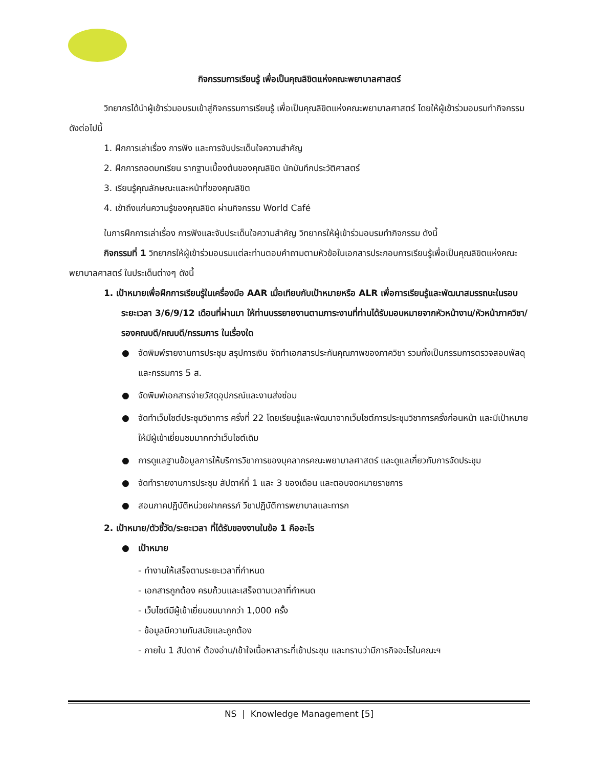กิจกรรมการเรียนรู้ เพื่อเป็นคุณลิขิตแห่งคณะพยาบาลศาสตร์
วิทยากรได้นำผู้เข้าร่วมอบรมเข้าสู่กิจกรรมการเรียนรู้ เพื่อเป็นคุณลิขิตแห่งคณะพยาบาลศาสตร์ โดยให้ผู้เข้าร่วมอบรมทำกิจกรรมดังต่อไปนี้
1. ฝึกการเล่าเรื่อง การฟัง และการจับประเด็นใจความสำคัญ
2. ฝึกการถอดบทเรียน รากฐานเบื้องต้นของคุณลิขิต นักบันทึกประวัติศาสตร์
3. เรียนรู้คุณลักษณะและหน้าที่ของคุณลิขิต
4. เข้าถึงแก่นความรู้ของคุณลิขิต ผ่านกิจกรรม World Café
ในการฝึกการเล่าเรื่อง การฟังและจับประเด็นใจความสำคัญ วิทยากรให้ผู้เข้าร่วมอบรมทำกิจกรรม ดังนี้
กิจกรรมที่ 1 วิทยากรให้ผู้เข้าร่วมอบรมแต่ละท่านตอบคำถามตามหัวข้อในเอกสารประกอบการเรียนรู้เพื่อเป็นคุณลิขิตแห่งคณะพยาบาลศาสตร์ ในประเด็นต่างๆ ดังนี้
1. เป้าหมายเพื่อฝึกการเรียนรู้ในเครื่องมือ AAR เมื่อเทียบกับเป้าหมายหรือ ALR เพื่อการเรียนรู้และพัฒนาสมรรถนะในรอบระยะเวลา 3/6/9/12 เดือนที่ผ่านมา ให้ท่านบรรยายงานตามภาระงานที่ท่านได้รับมอบหมายจากหัวหน้างาน/หัวหน้าภาควิชา/รองคณบดี/คณบดี/กรรมการ ในเรื่องใด
● จัดพิมพ์รายงานการประชุม สรุปการเงิน จัดทำเอกสารประกันคุณภาพของภาควิชา รวมทั้งเป็นกรรมการตรวจสอบพัสดุและกรรมการ 5 ส.
● จัดพิมพ์เอกสารจ่ายวัสดุอุปกรณ์และงานส่งซ่อม
● จัดทำเว็บไซต์ประชุมวิชาการ ครั้งที่ 22 โดยเรียนรู้และพัฒนาจากเว็บไซต์การประชุมวิชาการครั้งก่อนหน้า และมีเป้าหมายให้มีผู้เข้าเยี่ยมชมมากกว่าเว็บไซต์เดิม
● การดูแลฐานข้อมูลการให้บริการวิชาการของบุคลากรคณะพยาบาลศาสตร์ และดูแลเกี่ยวกับการจัดประชุม
● จัดทำรายงานการประชุม สัปดาห์ที่ 1 และ 3 ของเดือน และตอบจดหมายราชการ
● สอนภาคปฏิบัติหน่วยฝากครรภ์ วิชาปฏิบัติการพยาบาลและทารก
2. เป้าหมาย/ตัวชี้วัด/ระยะเวลา ที่ได้รับของงานในข้อ 1 คืออะไร
● เป้าหมาย
- ทำงานให้เสร็จตามระยะเวลาที่กำหนด
- เอกสารถูกต้อง ครบถ้วนและเสร็จตามเวลาที่กำหนด
- เว็บไซต์มีผู้เข้าเยี่ยมชมมากกว่า 1,000 ครั้ง
- ข้อมูลมีความทันสมัยและถูกต้อง
- ภายใน 1 สัปดาห์ ต้องอ่าน/เข้าใจเนื้อหาสาระที่เข้าประชุม และทราบว่ามีภารกิจอะไรในคณะฯ
NS | Knowledge Management [5]